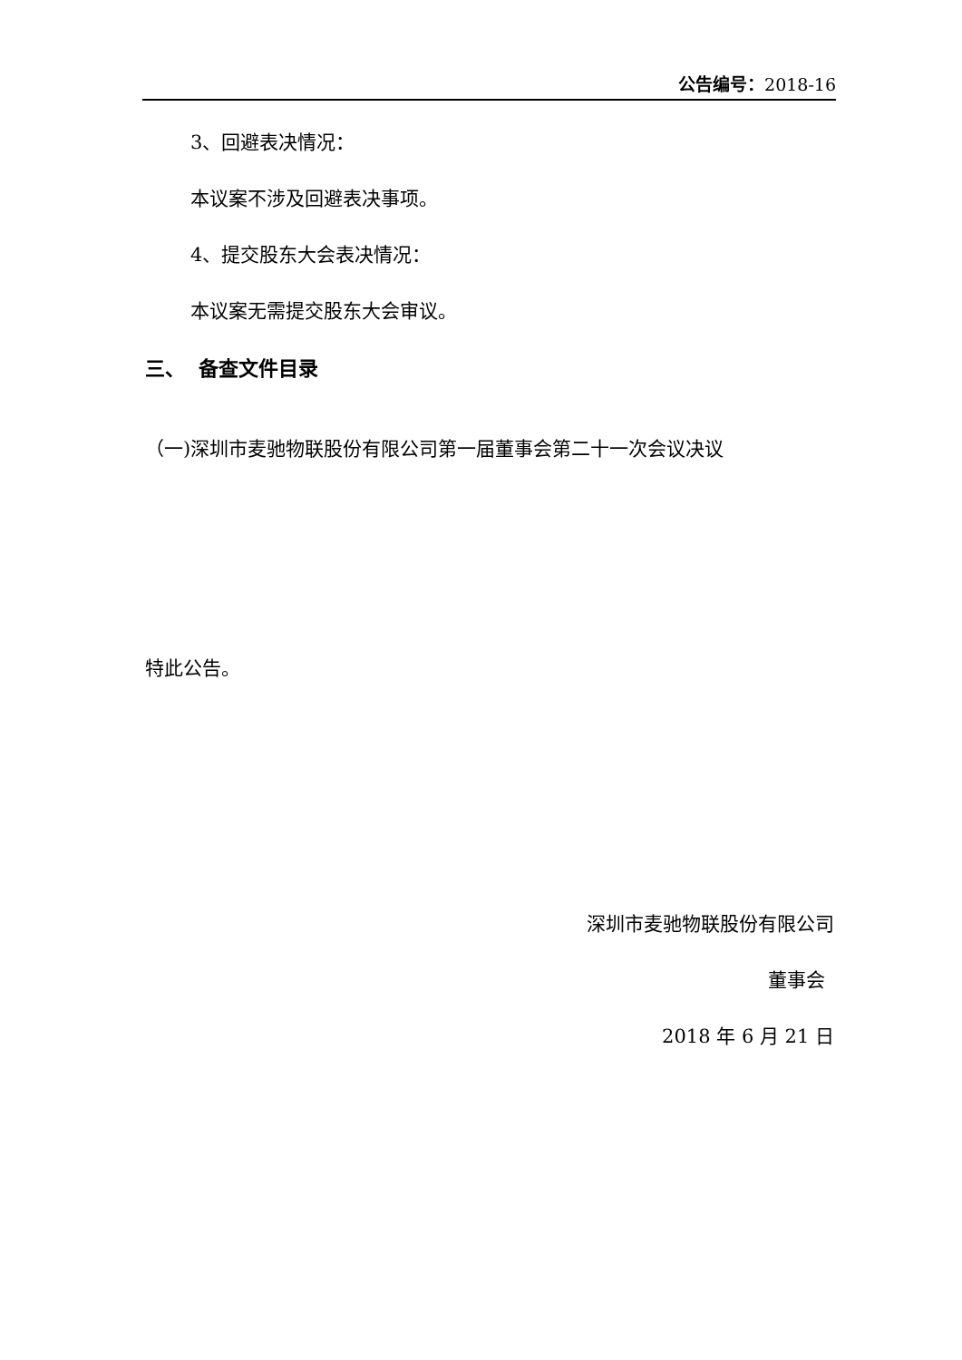公告编号：2018-16
3、回避表决情况：
本议案不涉及回避表决事项。
4、提交股东大会表决情况：
本议案无需提交股东大会审议。
三、 备查文件目录
（一)深圳市麦驰物联股份有限公司第一届董事会第二十一次会议决议
特此公告。
深圳市麦驰物联股份有限公司
董事会
2018 年 6 月 21 日